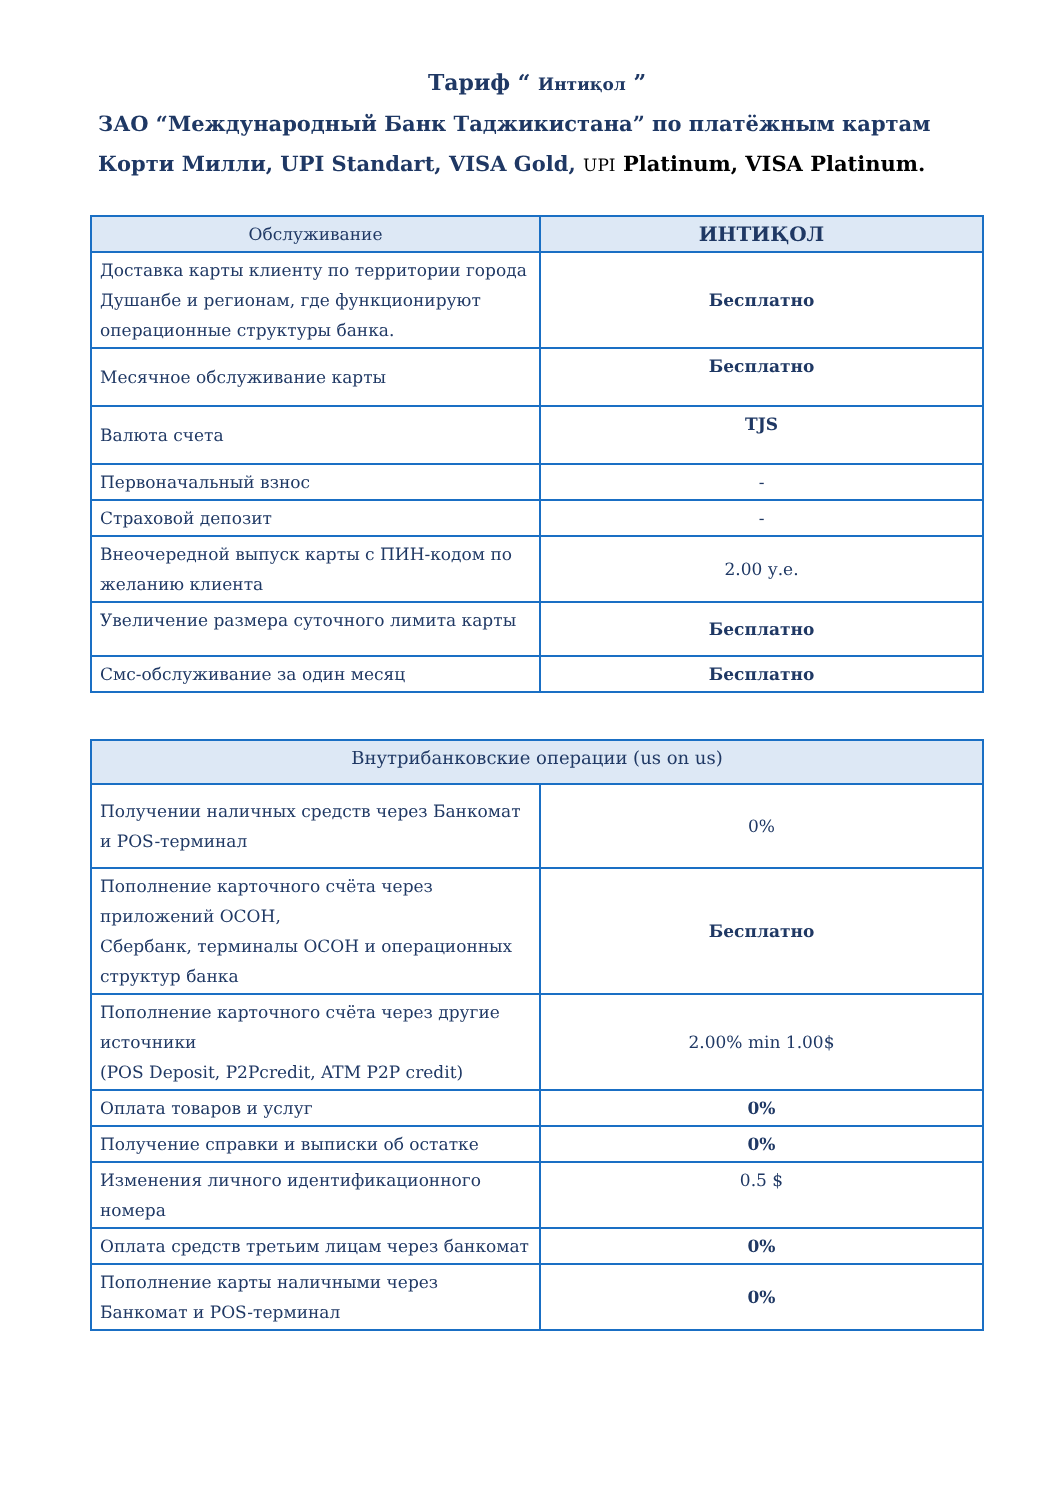Тариф “ Интиқол ”
ЗАО “Международный Банк Таджикистана” по платёжным картам
Корти Милли, UPI Standart, VISA Gold, UPI Platinum, VISA Platinum.
| Обслуживание | ИНТИҚОЛ |
| --- | --- |
| Доставка карты клиенту по территории города Душанбе и регионам, где функционируют операционные структуры банка. | Бесплатно |
| Месячное обслуживание карты | Бесплатно |
| Валюта счета | TJS |
| Первоначальный взнос | - |
| Страховой депозит | - |
| Внеочередной выпуск карты с ПИН-кодом по желанию клиента | 2.00 у.е. |
| Увеличение размера суточного лимита карты | Бесплатно |
| Смс-обслуживание за один месяц | Бесплатно |
| Внутрибанковские операции (us on us) | |
| --- | --- |
| Получении наличных средств через Банкомат и POS-терминал | 0% |
| Пополнение карточного счёта через приложений ОСОН, Сбербанк, терминалы ОСОН и операционных структур банка | Бесплатно |
| Пополнение карточного счёта через другие источники (POS Deposit, P2Pcredit, ATM P2P credit) | 2.00% min 1.00$ |
| Оплата товаров и услуг | 0% |
| Получение справки и выписки об остатке | 0% |
| Изменения личного идентификационного номера | 0.5 $ |
| Оплата средств третьим лицам через банкомат | 0% |
| Пополнение карты наличными через Банкомат и POS-терминал | 0% |